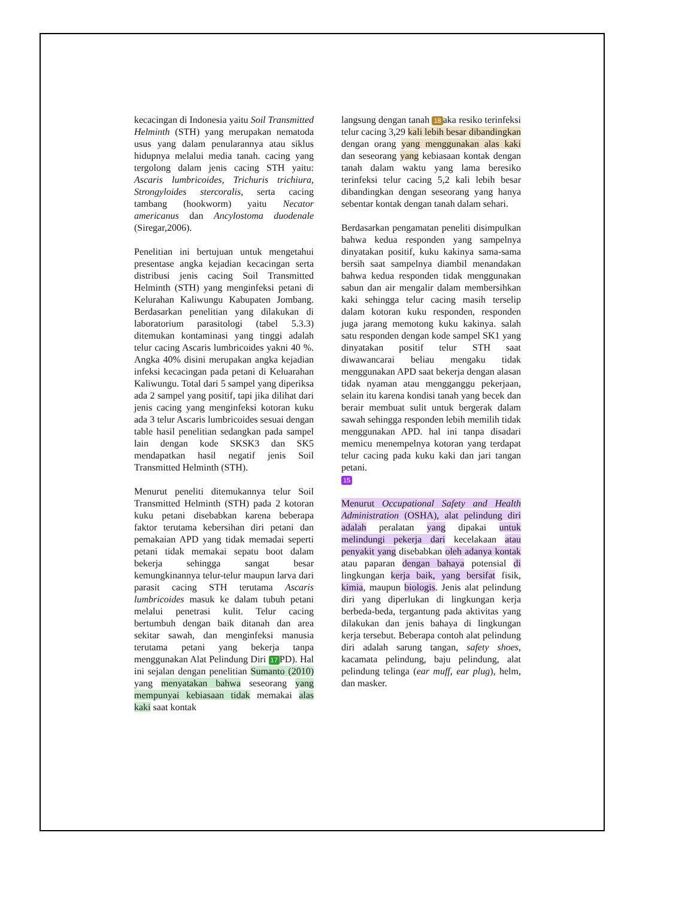kecacingan di Indonesia yaitu Soil Transmitted Helminth (STH) yang merupakan nematoda usus yang dalam penularannya atau siklus hidupnya melalui media tanah. cacing yang tergolong dalam jenis cacing STH yaitu: Ascaris lumbricoides, Trichuris trichiura, Strongyloides stercoralis, serta cacing tambang (hookworm) yaitu Necator americanus dan Ancylostoma duodenale (Siregar,2006).
Penelitian ini bertujuan untuk mengetahui presentase angka kejadian kecacingan serta distribusi jenis cacing Soil Transmitted Helminth (STH) yang menginfeksi petani di Kelurahan Kaliwungu Kabupaten Jombang. Berdasarkan penelitian yang dilakukan di laboratorium parasitologi (tabel 5.3.3) ditemukan kontaminasi yang tinggi adalah telur cacing Ascaris lumbricoides yakni 40 %. Angka 40% disini merupakan angka kejadian infeksi kecacingan pada petani di Keluarahan Kaliwungu. Total dari 5 sampel yang diperiksa ada 2 sampel yang positif, tapi jika dilihat dari jenis cacing yang menginfeksi kotoran kuku ada 3 telur Ascaris lumbricoides sesuai dengan table hasil penelitian sedangkan pada sampel lain dengan kode SKSK3 dan SK5 mendapatkan hasil negatif jenis Soil Transmitted Helminth (STH).
Menurut peneliti ditemukannya telur Soil Transmitted Helminth (STH) pada 2 kotoran kuku petani disebabkan karena beberapa faktor terutama kebersihan diri petani dan pemakaian APD yang tidak memadai seperti petani tidak memakai sepatu boot dalam bekerja sehingga sangat besar kemungkinannya telur-telur maupun larva dari parasit cacing STH terutama Ascaris lumbricoides masuk ke dalam tubuh petani melalui penetrasi kulit. Telur cacing bertumbuh dengan baik ditanah dan area sekitar sawah, dan menginfeksi manusia terutama petani yang bekerja tanpa menggunakan Alat Pelindung Diri 17 PD). Hal ini sejalan dengan penelitian Sumanto (2010) yang menyatakan bahwa seseorang yang mempunyai kebiasaan tidak memakai alas kaki saat kontak
langsung dengan tanah 18 aka resiko terinfeksi telur cacing 3,29 kali lebih besar dibandingkan dengan orang yang menggunakan alas kaki dan seseorang yang kebiasaan kontak dengan tanah dalam waktu yang lama beresiko terinfeksi telur cacing 5,2 kali lebih besar dibandingkan dengan seseorang yang hanya sebentar kontak dengan tanah dalam sehari.
Berdasarkan pengamatan peneliti disimpulkan bahwa kedua responden yang sampelnya dinyatakan positif, kuku kakinya sama-sama bersih saat sampelnya diambil menandakan bahwa kedua responden tidak menggunakan sabun dan air mengalir dalam membersihkan kaki sehingga telur cacing masih terselip dalam kotoran kuku responden, responden juga jarang memotong kuku kakinya. salah satu responden dengan kode sampel SK1 yang dinyatakan positif telur STH saat diwawancarai beliau mengaku tidak menggunakan APD saat bekerja dengan alasan tidak nyaman atau mengganggu pekerjaan, selain itu karena kondisi tanah yang becek dan berair membuat sulit untuk bergerak dalam sawah sehingga responden lebih memilih tidak menggunakan APD. hal ini tanpa disadari memicu menempelnya kotoran yang terdapat telur cacing pada kuku kaki dan jari tangan petani.
15
Menurut Occupational Safety and Health Administration (OSHA), alat pelindung diri adalah peralatan yang dipakai untuk melindungi pekerja dari kecelakaan atau penyakit yang disebabkan oleh adanya kontak atau paparan dengan bahaya potensial di lingkungan kerja baik, yang bersifat fisik, kimia, maupun biologis. Jenis alat pelindung diri yang diperlukan di lingkungan kerja berbeda-beda, tergantung pada aktivitas yang dilakukan dan jenis bahaya di lingkungan kerja tersebut. Beberapa contoh alat pelindung diri adalah sarung tangan, safety shoes, kacamata pelindung, baju pelindung, alat pelindung telinga (ear muff, ear plug), helm, dan masker.